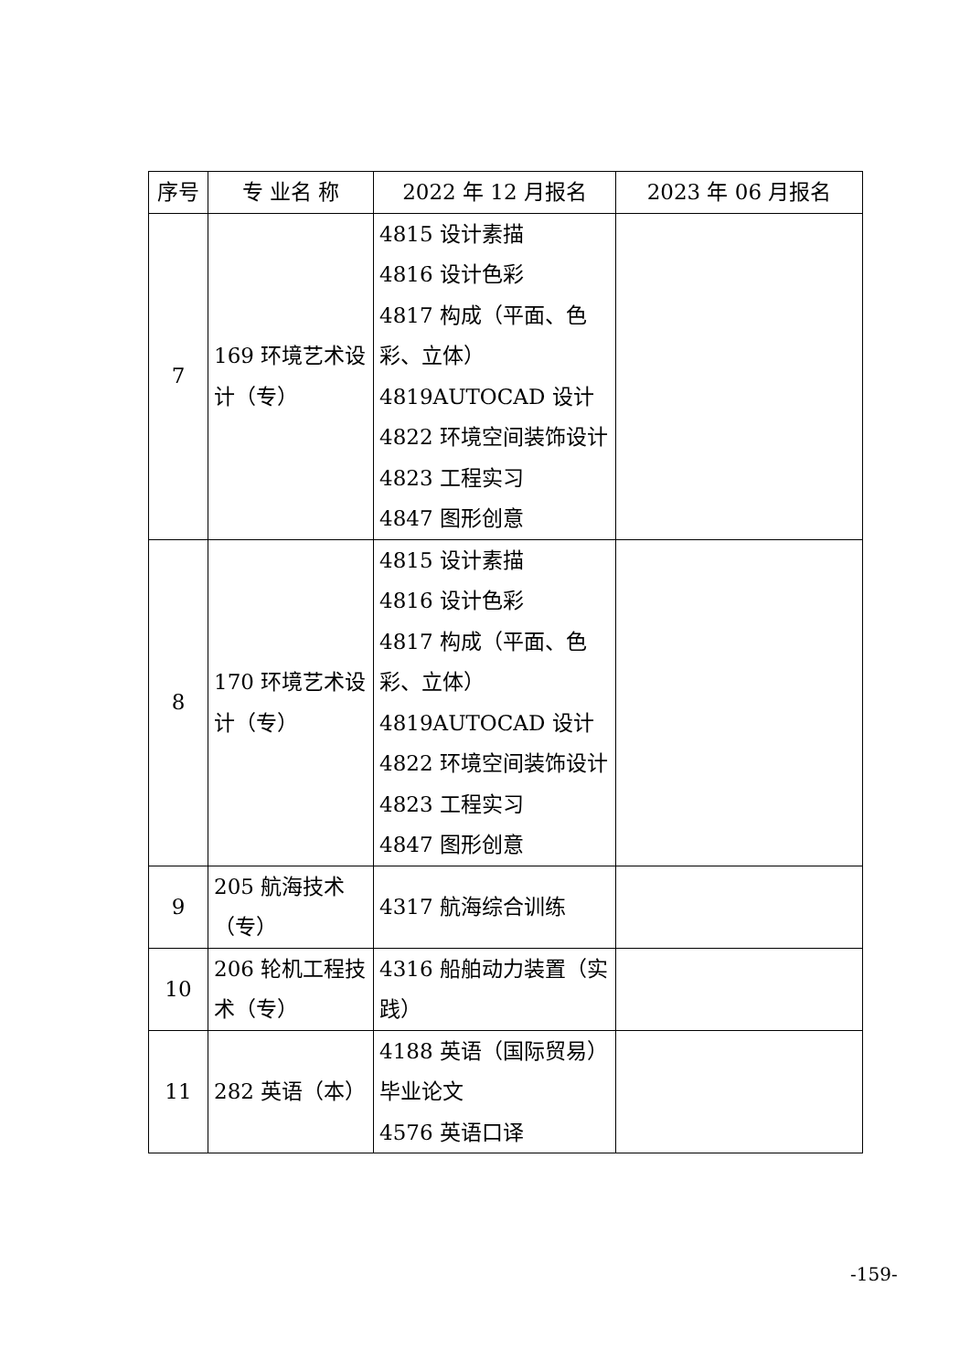| 序号 | 专 业名 称 | 2022 年 12 月报名 | 2023 年 06 月报名 |
| --- | --- | --- | --- |
| 7 | 169 环境艺术设计（专） | 4815 设计素描 4816 设计色彩 4817 构成（平面、色彩、立体） 4819AUTOCAD 设计 4822 环境空间装饰设计 4823 工程实习 4847 图形创意 | |
| 8 | 170 环境艺术设计（专） | 4815 设计素描 4816 设计色彩 4817 构成（平面、色彩、立体） 4819AUTOCAD 设计 4822 环境空间装饰设计 4823 工程实习 4847 图形创意 | |
| 9 | 205 航海技术（专） | 4317 航海综合训练 | |
| 10 | 206 轮机工程技术（专） | 4316 船舶动力装置（实践） | |
| 11 | 282 英语（本） | 4188 英语（国际贸易）毕业论文 4576 英语口译 | |
-159-